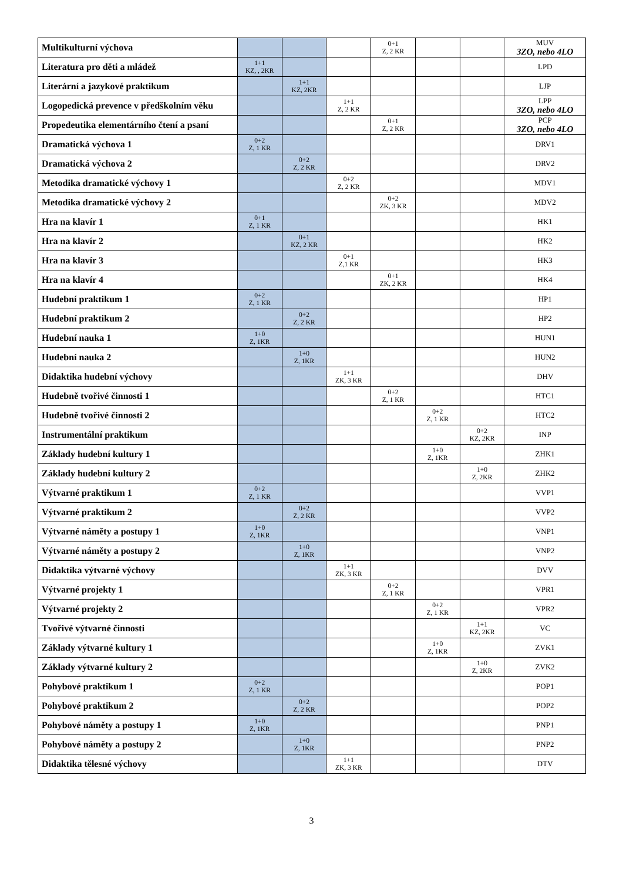| Multikulturní výchova | | | | 0+1 Z, 2 KR | | | MUV 3ZO, nebo 4LO |
| Literatura pro děti a mládež | 1+1 KZ, , 2KR | | | | | | LPD |
| Literární a jazykové praktikum | | 1+1 KZ, 2KR | | | | | LJP |
| Logopedická prevence v předškolním věku | | | 1+1 Z, 2 KR | | | | LPP 3ZO, nebo 4LO |
| Propedeutika elementárního čtení a psaní | | | | 0+1 Z, 2 KR | | | PCP 3ZO, nebo 4LO |
| Dramatická výchova 1 | 0+2 Z, 1 KR | | | | | | DRV1 |
| Dramatická výchova 2 | | 0+2 Z, 2 KR | | | | | DRV2 |
| Metodika dramatické výchovy 1 | | | 0+2 Z, 2 KR | | | | MDV1 |
| Metodika dramatické výchovy 2 | | | | 0+2 ZK, 3 KR | | | MDV2 |
| Hra na klavír 1 | 0+1 Z, 1 KR | | | | | | HK1 |
| Hra na klavír 2 | | 0+1 KZ, 2 KR | | | | | HK2 |
| Hra na klavír 3 | | | 0+1 Z,1 KR | | | | HK3 |
| Hra na klavír 4 | | | | 0+1 ZK, 2 KR | | | HK4 |
| Hudební praktikum 1 | 0+2 Z, 1 KR | | | | | | HP1 |
| Hudební praktikum 2 | | 0+2 Z, 2 KR | | | | | HP2 |
| Hudební nauka 1 | 1+0 Z, 1KR | | | | | | HUN1 |
| Hudební nauka 2 | | 1+0 Z, 1KR | | | | | HUN2 |
| Didaktika hudební výchovy | | | 1+1 ZK, 3 KR | | | | DHV |
| Hudebně tvořivé činnosti 1 | | | | 0+2 Z, 1 KR | | | HTC1 |
| Hudebně tvořivé činnosti 2 | | | | | 0+2 Z, 1 KR | | HTC2 |
| Instrumentální praktikum | | | | | | 0+2 KZ, 2KR | INP |
| Základy hudební kultury 1 | | | | | 1+0 Z, 1KR | | ZHK1 |
| Základy hudební kultury 2 | | | | | | 1+0 Z, 2KR | ZHK2 |
| Výtvarné praktikum 1 | 0+2 Z, 1 KR | | | | | | VVP1 |
| Výtvarné praktikum 2 | | 0+2 Z, 2 KR | | | | | VVP2 |
| Výtvarné náměty a postupy 1 | 1+0 Z, 1KR | | | | | | VNP1 |
| Výtvarné náměty a postupy 2 | | 1+0 Z, 1KR | | | | | VNP2 |
| Didaktika výtvarné výchovy | | | 1+1 ZK, 3 KR | | | | DVV |
| Výtvarné projekty 1 | | | | 0+2 Z, 1 KR | | | VPR1 |
| Výtvarné projekty 2 | | | | | 0+2 Z, 1 KR | | VPR2 |
| Tvořivé výtvarné činnosti | | | | | | 1+1 KZ, 2KR | VC |
| Základy výtvarné kultury 1 | | | | | 1+0 Z, 1KR | | ZVK1 |
| Základy výtvarné kultury 2 | | | | | | 1+0 Z, 2KR | ZVK2 |
| Pohybové praktikum 1 | 0+2 Z, 1 KR | | | | | | POP1 |
| Pohybové praktikum 2 | | 0+2 Z, 2 KR | | | | | POP2 |
| Pohybové náměty a postupy 1 | 1+0 Z, 1KR | | | | | | PNP1 |
| Pohybové náměty a postupy 2 | | 1+0 Z, 1KR | | | | | PNP2 |
| Didaktika tělesné výchovy | | | 1+1 ZK, 3 KR | | | | DTV |
3